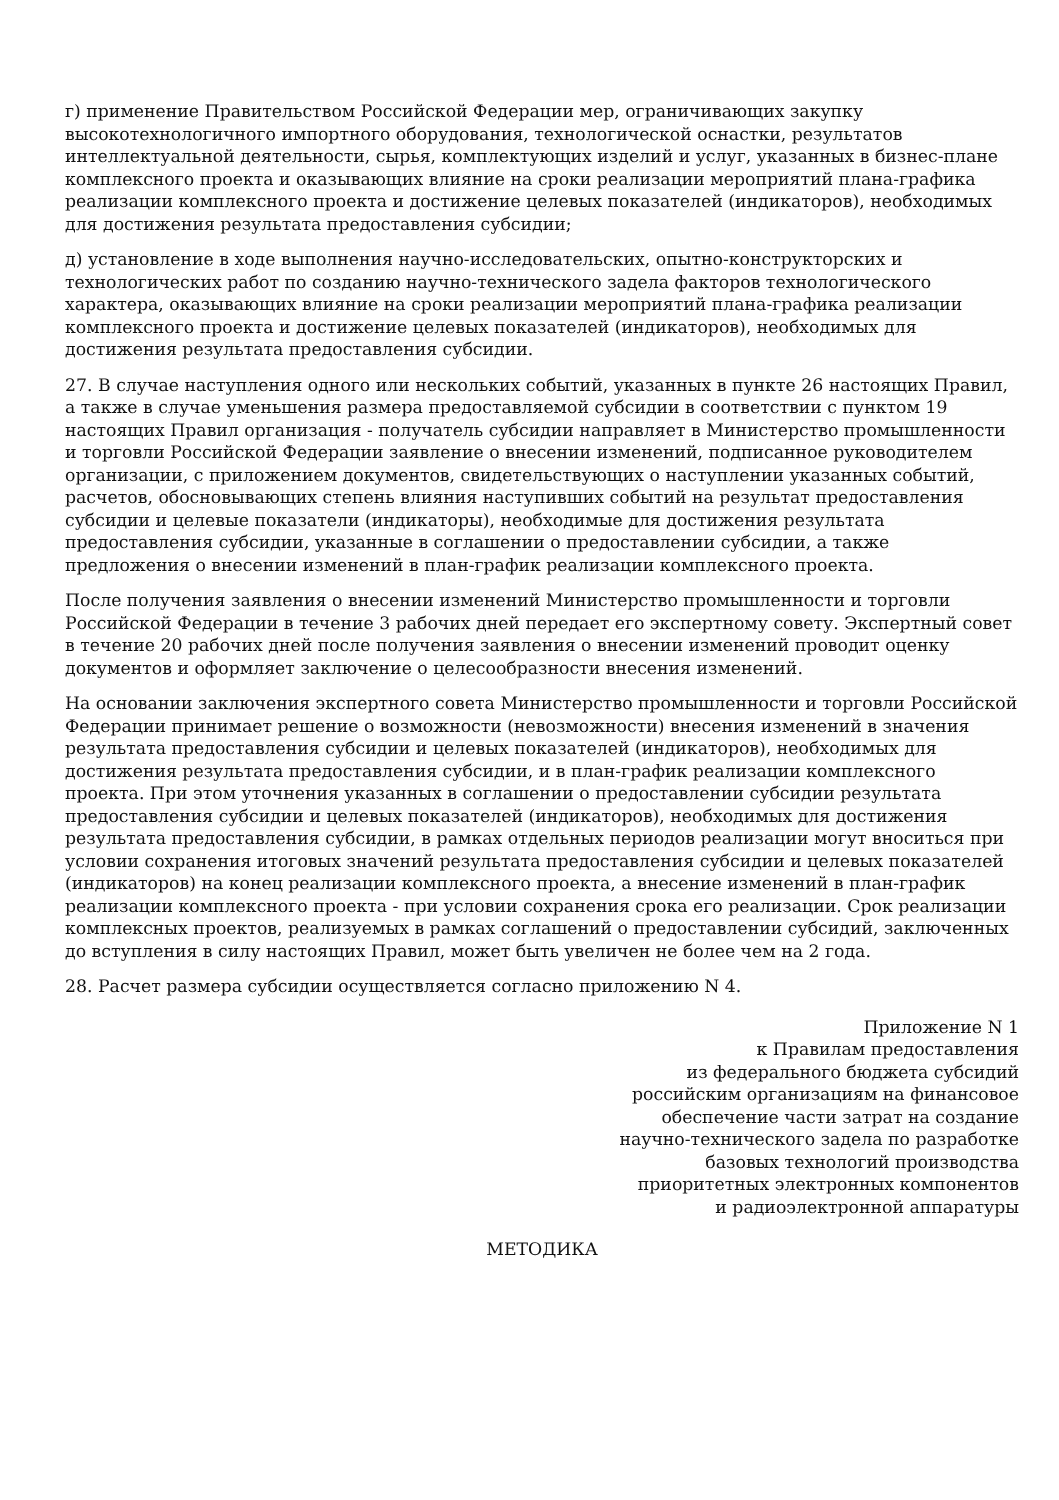г) применение Правительством Российской Федерации мер, ограничивающих закупку высокотехнологичного импортного оборудования, технологической оснастки, результатов интеллектуальной деятельности, сырья, комплектующих изделий и услуг, указанных в бизнес-плане комплексного проекта и оказывающих влияние на сроки реализации мероприятий плана-графика реализации комплексного проекта и достижение целевых показателей (индикаторов), необходимых для достижения результата предоставления субсидии;
д) установление в ходе выполнения научно-исследовательских, опытно-конструкторских и технологических работ по созданию научно-технического задела факторов технологического характера, оказывающих влияние на сроки реализации мероприятий плана-графика реализации комплексного проекта и достижение целевых показателей (индикаторов), необходимых для достижения результата предоставления субсидии.
27. В случае наступления одного или нескольких событий, указанных в пункте 26 настоящих Правил, а также в случае уменьшения размера предоставляемой субсидии в соответствии с пунктом 19 настоящих Правил организация - получатель субсидии направляет в Министерство промышленности и торговли Российской Федерации заявление о внесении изменений, подписанное руководителем организации, с приложением документов, свидетельствующих о наступлении указанных событий, расчетов, обосновывающих степень влияния наступивших событий на результат предоставления субсидии и целевые показатели (индикаторы), необходимые для достижения результата предоставления субсидии, указанные в соглашении о предоставлении субсидии, а также предложения о внесении изменений в план-график реализации комплексного проекта.
После получения заявления о внесении изменений Министерство промышленности и торговли Российской Федерации в течение 3 рабочих дней передает его экспертному совету. Экспертный совет в течение 20 рабочих дней после получения заявления о внесении изменений проводит оценку документов и оформляет заключение о целесообразности внесения изменений.
На основании заключения экспертного совета Министерство промышленности и торговли Российской Федерации принимает решение о возможности (невозможности) внесения изменений в значения результата предоставления субсидии и целевых показателей (индикаторов), необходимых для достижения результата предоставления субсидии, и в план-график реализации комплексного проекта. При этом уточнения указанных в соглашении о предоставлении субсидии результата предоставления субсидии и целевых показателей (индикаторов), необходимых для достижения результата предоставления субсидии, в рамках отдельных периодов реализации могут вноситься при условии сохранения итоговых значений результата предоставления субсидии и целевых показателей (индикаторов) на конец реализации комплексного проекта, а внесение изменений в план-график реализации комплексного проекта - при условии сохранения срока его реализации. Срок реализации комплексных проектов, реализуемых в рамках соглашений о предоставлении субсидий, заключенных до вступления в силу настоящих Правил, может быть увеличен не более чем на 2 года.
28. Расчет размера субсидии осуществляется согласно приложению N 4.
Приложение N 1
к Правилам предоставления
из федерального бюджета субсидий
российским организациям на финансовое
обеспечение части затрат на создание
научно-технического задела по разработке
базовых технологий производства
приоритетных электронных компонентов
и радиоэлектронной аппаратуры
МЕТОДИКА